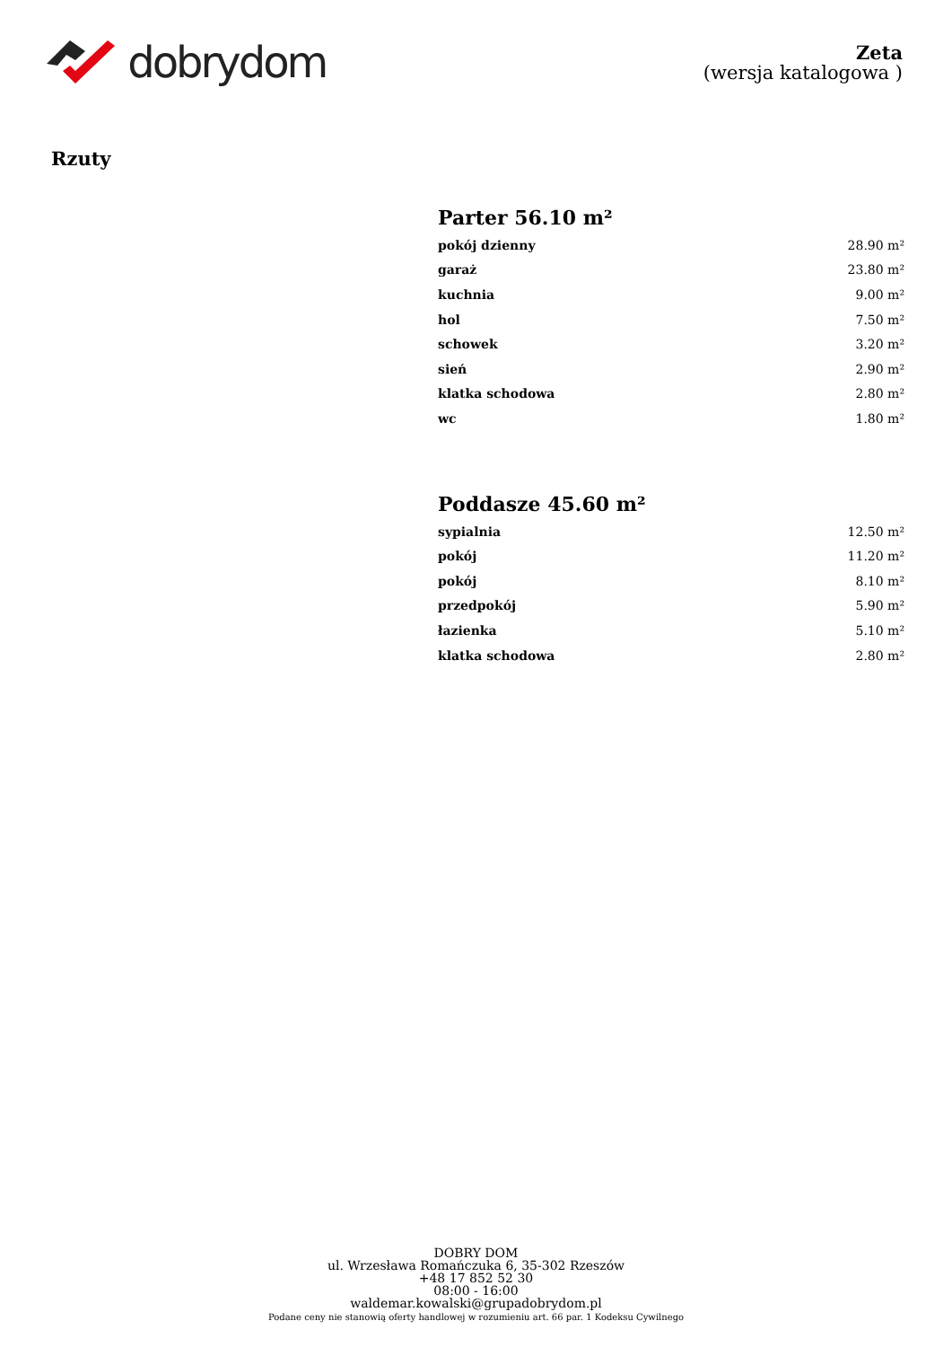dobrydom
Zeta
(wersja katalogowa )
Rzuty
Parter 56.10 m²
| pokój dzienny | 28.90 m² |
| garaż | 23.80 m² |
| kuchnia | 9.00 m² |
| hol | 7.50 m² |
| schowek | 3.20 m² |
| sień | 2.90 m² |
| klatka schodowa | 2.80 m² |
| wc | 1.80 m² |
Poddasze 45.60 m²
| sypialnia | 12.50 m² |
| pokój | 11.20 m² |
| pokój | 8.10 m² |
| przedpokój | 5.90 m² |
| łazienka | 5.10 m² |
| klatka schodowa | 2.80 m² |
DOBRY DOM
ul. Wrzesława Romańczuka 6, 35-302 Rzeszów
+48 17 852 52 30
08:00 - 16:00
waldemar.kowalski@grupadobrydom.pl
Podane ceny nie stanowią oferty handlowej w rozumieniu art. 66 par. 1 Kodeksu Cywilnego